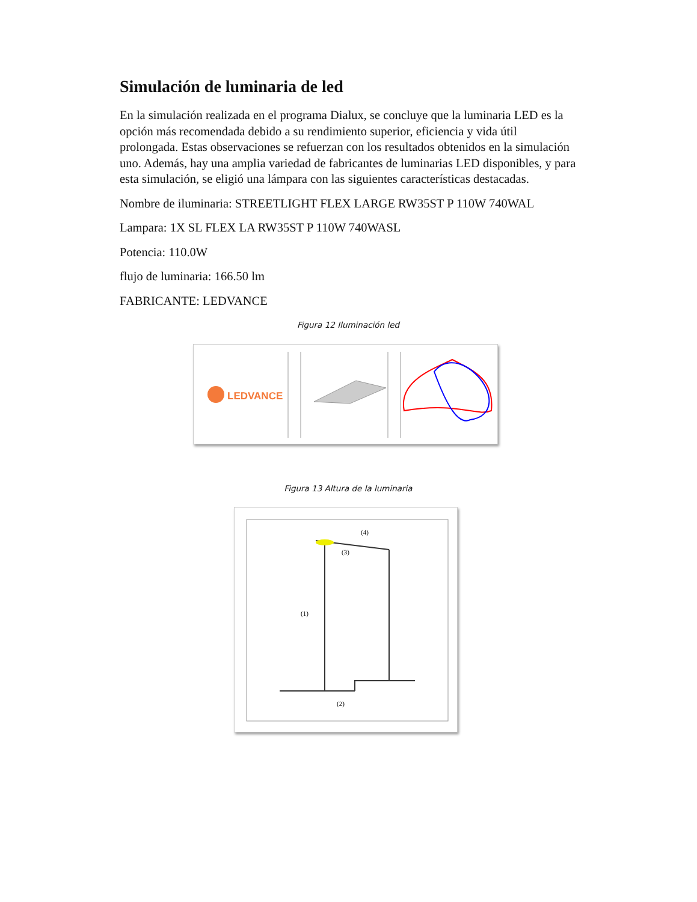Simulación de luminaria de led
En la simulación realizada en el programa Dialux, se concluye que la luminaria LED es la opción más recomendada debido a su rendimiento superior, eficiencia y vida útil prolongada. Estas observaciones se refuerzan con los resultados obtenidos en la simulación uno. Además, hay una amplia variedad de fabricantes de luminarias LED disponibles, y para esta simulación, se eligió una lámpara con las siguientes características destacadas.
Nombre de iluminaria: STREETLIGHT FLEX LARGE RW35ST P 110W 740WAL
Lampara: 1X SL FLEX LA RW35ST P 110W 740WASL
Potencia: 110.0W
flujo de luminaria: 166.50 lm
FABRICANTE: LEDVANCE
Figura 12 Iluminación led
LEDVANCE
Figura 13 Altura de la luminaria
(1)
(2)
(3)
(4)